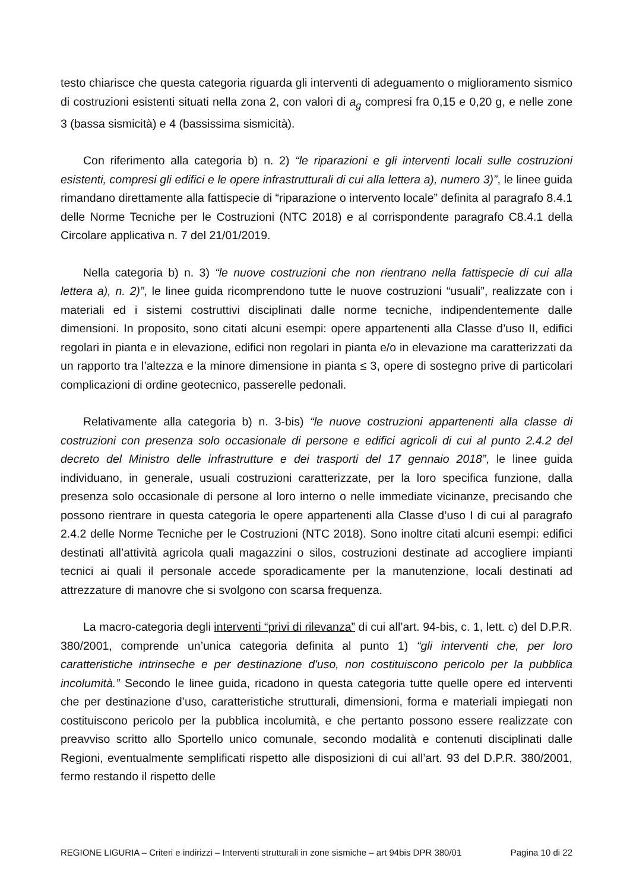testo chiarisce che questa categoria riguarda gli interventi di adeguamento o miglioramento sismico di costruzioni esistenti situati nella zona 2, con valori di a<sub>g</sub> compresi fra 0,15 e 0,20 g, e nelle zone 3 (bassa sismicità) e 4 (bassissima sismicità).
Con riferimento alla categoria b) n. 2) “le riparazioni e gli interventi locali sulle costruzioni esistenti, compresi gli edifici e le opere infrastrutturali di cui alla lettera a), numero 3)”, le linee guida rimandano direttamente alla fattispecie di “riparazione o intervento locale” definita al paragrafo 8.4.1 delle Norme Tecniche per le Costruzioni (NTC 2018) e al corrispondente paragrafo C8.4.1 della Circolare applicativa n. 7 del 21/01/2019.
Nella categoria b) n. 3) “le nuove costruzioni che non rientrano nella fattispecie di cui alla lettera a), n. 2)”, le linee guida ricomprendono tutte le nuove costruzioni “usuali”, realizzate con i materiali ed i sistemi costruttivi disciplinati dalle norme tecniche, indipendentemente dalle dimensioni. In proposito, sono citati alcuni esempi: opere appartenenti alla Classe d’uso II, edifici regolari in pianta e in elevazione, edifici non regolari in pianta e/o in elevazione ma caratterizzati da un rapporto tra l’altezza e la minore dimensione in pianta ≤ 3, opere di sostegno prive di particolari complicazioni di ordine geotecnico, passerelle pedonali.
Relativamente alla categoria b) n. 3-bis) “le nuove costruzioni appartenenti alla classe di costruzioni con presenza solo occasionale di persone e edifici agricoli di cui al punto 2.4.2 del decreto del Ministro delle infrastrutture e dei trasporti del 17 gennaio 2018”, le linee guida individuano, in generale, usuali costruzioni caratterizzate, per la loro specifica funzione, dalla presenza solo occasionale di persone al loro interno o nelle immediate vicinanze, precisando che possono rientrare in questa categoria le opere appartenenti alla Classe d’uso I di cui al paragrafo 2.4.2 delle Norme Tecniche per le Costruzioni (NTC 2018). Sono inoltre citati alcuni esempi: edifici destinati all’attività agricola quali magazzini o silos, costruzioni destinate ad accogliere impianti tecnici ai quali il personale accede sporadicamente per la manutenzione, locali destinati ad attrezzature di manovre che si svolgono con scarsa frequenza.
La macro-categoria degli interventi “privi di rilevanza” di cui all’art. 94-bis, c. 1, lett. c) del D.P.R. 380/2001, comprende un’unica categoria definita al punto 1) “gli interventi che, per loro caratteristiche intrinseche e per destinazione d'uso, non costituiscono pericolo per la pubblica incolumità.” Secondo le linee guida, ricadono in questa categoria tutte quelle opere ed interventi che per destinazione d’uso, caratteristiche strutturali, dimensioni, forma e materiali impiegati non costituiscono pericolo per la pubblica incolumità, e che pertanto possono essere realizzate con preavviso scritto allo Sportello unico comunale, secondo modalità e contenuti disciplinati dalle Regioni, eventualmente semplificati rispetto alle disposizioni di cui all’art. 93 del D.P.R. 380/2001, fermo restando il rispetto delle
REGIONE LIGURIA – Criteri e indirizzi – Interventi strutturali in zone sismiche – art 94bis DPR 380/01 Pagina 10 di 22